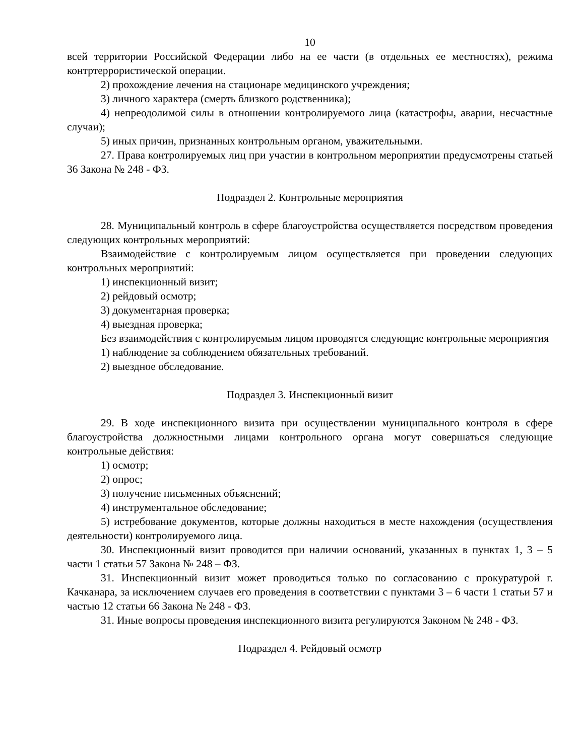10
всей территории Российской Федерации либо на ее части (в отдельных ее местностях), режима контртеррористической операции.
2) прохождение лечения на стационаре медицинского учреждения;
3) личного характера (смерть близкого родственника);
4) непреодолимой силы в отношении контролируемого лица (катастрофы, аварии, несчастные случаи);
5) иных причин, признанных контрольным органом, уважительными.
27. Права контролируемых лиц при участии в контрольном мероприятии предусмотрены статьей 36 Закона № 248 - ФЗ.
Подраздел 2. Контрольные мероприятия
28. Муниципальный контроль в сфере благоустройства осуществляется посредством проведения следующих контрольных мероприятий:
Взаимодействие с контролируемым лицом осуществляется при проведении следующих контрольных мероприятий:
1) инспекционный визит;
2) рейдовый осмотр;
3) документарная проверка;
4) выездная проверка;
Без взаимодействия с контролируемым лицом проводятся следующие контрольные мероприятия
1) наблюдение за соблюдением обязательных требований.
2) выездное обследование.
Подраздел 3. Инспекционный визит
29. В ходе инспекционного визита при осуществлении муниципального контроля в сфере благоустройства должностными лицами контрольного органа могут совершаться следующие контрольные действия:
1) осмотр;
2) опрос;
3) получение письменных объяснений;
4) инструментальное обследование;
5) истребование документов, которые должны находиться в месте нахождения (осуществления деятельности) контролируемого лица.
30. Инспекционный визит проводится при наличии оснований, указанных в пунктах 1, 3 – 5 части 1 статьи 57 Закона № 248 – ФЗ.
31. Инспекционный визит может проводиться только по согласованию с прокуратурой г. Качканара, за исключением случаев его проведения в соответствии с пунктами 3 – 6 части 1 статьи 57 и частью 12 статьи 66 Закона № 248 - ФЗ.
31. Иные вопросы проведения инспекционного визита регулируются Законом № 248 - ФЗ.
Подраздел 4. Рейдовый осмотр